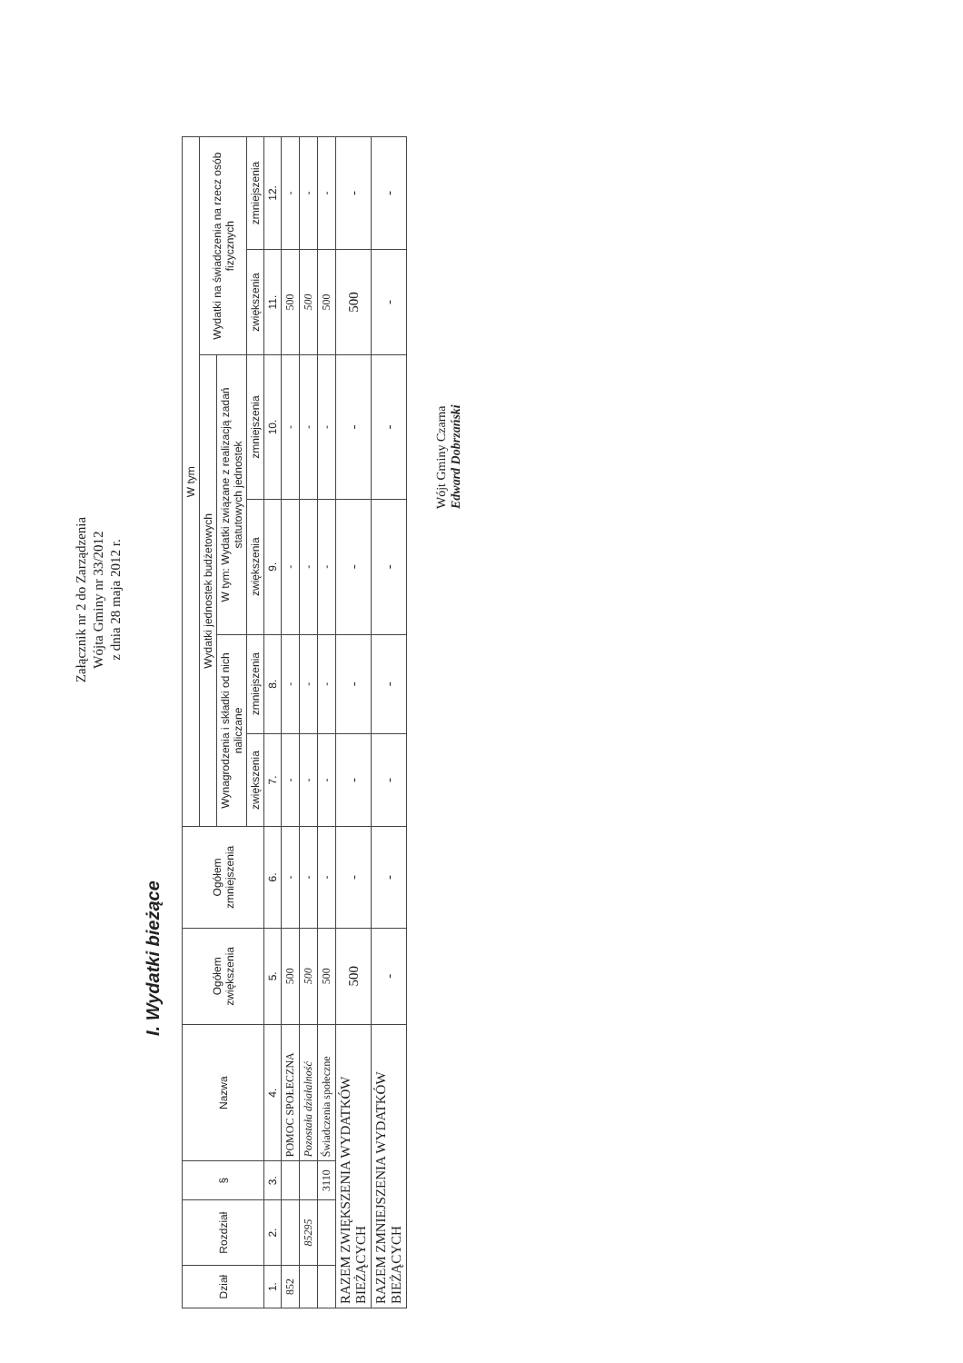Załącznik nr 2 do Zarządzenia
Wójta Gminy nr 33/2012
z dnia 28 maja 2012 r.
I. Wydatki bieżące
| Dział | Rozdział | § | Nazwa | Ogółem zwiększenia | Ogółem zmniejszenia | W tym | | | | | |
| --- | --- | --- | --- | --- | --- | --- | --- | --- | --- | --- | --- |
| | | | | | | Wydatki jednostek budżetowych | | | | Wydatki na świadczenia na rzecz osób fizycznych | |
| | | | | | | Wynagrodzenia i składki od nich naliczane | | W tym: Wydatki związane z realizacją zadań statutowych jednostek | | | |
| | | | | | | zwiększenia | zmniejszenia | zwiększenia | zmniejszenia | zwiększenia | zmniejszenia |
| 1. | 2. | 3. | 4. | 5. | 6. | 7. | 8. | 9. | 10. | 11. | 12. |
| 852 | | | POMOC SPOŁECZNA | 500 | - | - | - | - | - | 500 | - |
| | 85295 | | Pozostała działalność | 500 | - | - | - | - | - | 500 | - |
| | | 3110 | Świadczenia społeczne | 500 | - | - | - | - | - | 500 | - |
| RAZEM ZWIĘKSZENIA WYDATKÓW BIEŻĄCYCH | | | | 500 | - | - | - | - | - | 500 | - |
| RAZEM ZMNIEJSZENIA WYDATKÓW BIEŻĄCYCH | | | | - | - | - | - | - | - | - | - |
Wójt Gminy Czarna
Edward Dobrzański